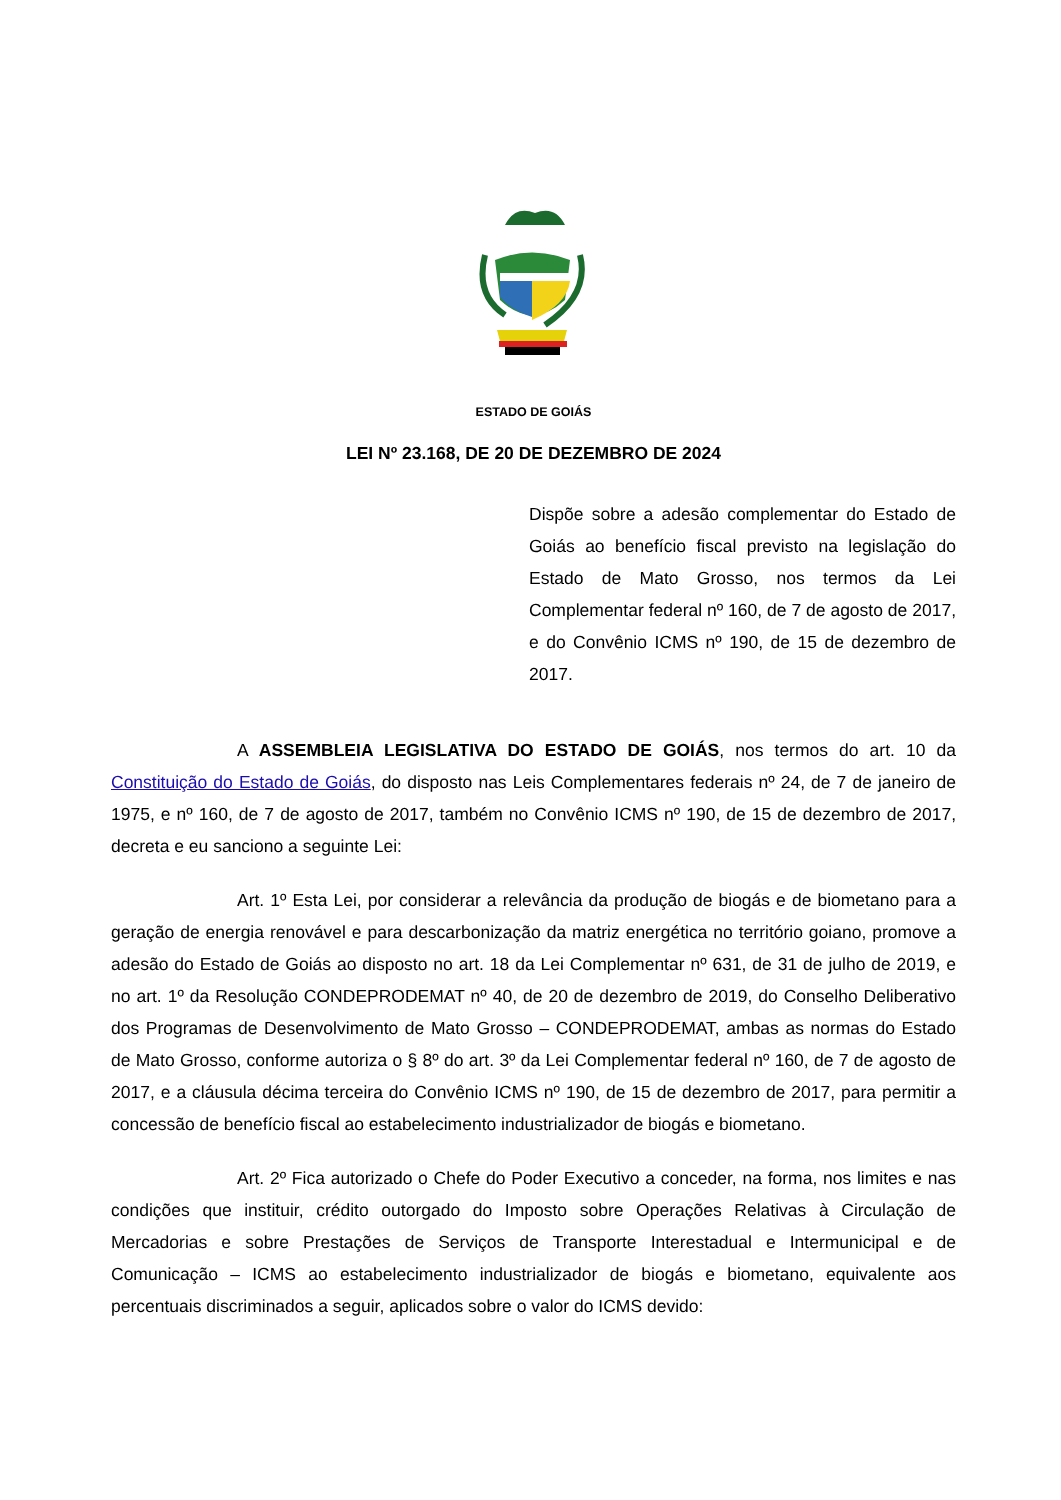ESTADO DE GOIÁS
LEI Nº 23.168, DE 20 DE DEZEMBRO DE 2024
Dispõe sobre a adesão complementar do Estado de Goiás ao benefício fiscal previsto na legislação do Estado de Mato Grosso, nos termos da Lei Complementar federal nº 160, de 7 de agosto de 2017, e do Convênio ICMS nº 190, de 15 de dezembro de 2017.
A ASSEMBLEIA LEGISLATIVA DO ESTADO DE GOIÁS, nos termos do art. 10 da Constituição do Estado de Goiás, do disposto nas Leis Complementares federais nº 24, de 7 de janeiro de 1975, e nº 160, de 7 de agosto de 2017, também no Convênio ICMS nº 190, de 15 de dezembro de 2017, decreta e eu sanciono a seguinte Lei:
Art. 1º Esta Lei, por considerar a relevância da produção de biogás e de biometano para a geração de energia renovável e para descarbonização da matriz energética no território goiano, promove a adesão do Estado de Goiás ao disposto no art. 18 da Lei Complementar nº 631, de 31 de julho de 2019, e no art. 1º da Resolução CONDEPRODEMAT nº 40, de 20 de dezembro de 2019, do Conselho Deliberativo dos Programas de Desenvolvimento de Mato Grosso – CONDEPRODEMAT, ambas as normas do Estado de Mato Grosso, conforme autoriza o § 8º do art. 3º da Lei Complementar federal nº 160, de 7 de agosto de 2017, e a cláusula décima terceira do Convênio ICMS nº 190, de 15 de dezembro de 2017, para permitir a concessão de benefício fiscal ao estabelecimento industrializador de biogás e biometano.
Art. 2º Fica autorizado o Chefe do Poder Executivo a conceder, na forma, nos limites e nas condições que instituir, crédito outorgado do Imposto sobre Operações Relativas à Circulação de Mercadorias e sobre Prestações de Serviços de Transporte Interestadual e Intermunicipal e de Comunicação – ICMS ao estabelecimento industrializador de biogás e biometano, equivalente aos percentuais discriminados a seguir, aplicados sobre o valor do ICMS devido: